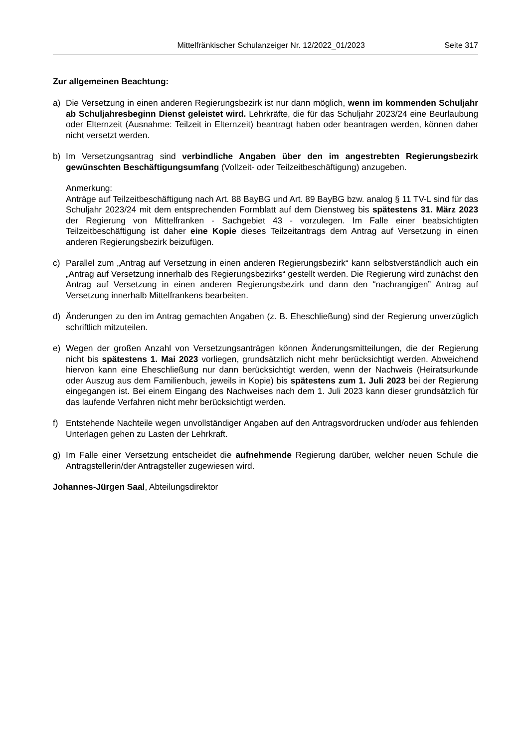Mittelfränkischer Schulanzeiger Nr. 12/2022_01/2023 Seite 317
Zur allgemeinen Beachtung:
a) Die Versetzung in einen anderen Regierungsbezirk ist nur dann möglich, wenn im kommenden Schuljahr ab Schuljahresbeginn Dienst geleistet wird. Lehrkräfte, die für das Schuljahr 2023/24 eine Beurlaubung oder Elternzeit (Ausnahme: Teilzeit in Elternzeit) beantragt haben oder beantragen werden, können daher nicht versetzt werden.
b) Im Versetzungsantrag sind verbindliche Angaben über den im angestrebten Regierungsbezirk gewünschten Beschäftigungsumfang (Vollzeit- oder Teilzeitbeschäftigung) anzugeben.
Anmerkung:
Anträge auf Teilzeitbeschäftigung nach Art. 88 BayBG und Art. 89 BayBG bzw. analog § 11 TV-L sind für das Schuljahr 2023/24 mit dem entsprechenden Formblatt auf dem Dienstweg bis spätestens 31. März 2023 der Regierung von Mittelfranken - Sachgebiet 43 - vorzulegen. Im Falle einer beabsichtigten Teilzeitbeschäftigung ist daher eine Kopie dieses Teilzeitantrags dem Antrag auf Versetzung in einen anderen Regierungsbezirk beizufügen.
c) Parallel zum „Antrag auf Versetzung in einen anderen Regierungsbezirk“ kann selbstverständlich auch ein „Antrag auf Versetzung innerhalb des Regierungsbezirks“ gestellt werden. Die Regierung wird zunächst den Antrag auf Versetzung in einen anderen Regierungsbezirk und dann den “nachrangigen” Antrag auf Versetzung innerhalb Mittelfrankens bearbeiten.
d) Änderungen zu den im Antrag gemachten Angaben (z. B. Eheschließung) sind der Regierung unverzüglich schriftlich mitzuteilen.
e) Wegen der großen Anzahl von Versetzungsanträgen können Änderungsmitteilungen, die der Regierung nicht bis spätestens 1. Mai 2023 vorliegen, grundsätzlich nicht mehr berücksichtigt werden. Abweichend hiervon kann eine Eheschließung nur dann berücksichtigt werden, wenn der Nachweis (Heiratsurkunde oder Auszug aus dem Familienbuch, jeweils in Kopie) bis spätestens zum 1. Juli 2023 bei der Regierung eingegangen ist. Bei einem Eingang des Nachweises nach dem 1. Juli 2023 kann dieser grundsätzlich für das laufende Verfahren nicht mehr berücksichtigt werden.
f) Entstehende Nachteile wegen unvollständiger Angaben auf den Antragsvordrucken und/oder aus fehlenden Unterlagen gehen zu Lasten der Lehrkraft.
g) Im Falle einer Versetzung entscheidet die aufnehmende Regierung darüber, welcher neuen Schule die Antragstellerin/der Antragsteller zugewiesen wird.
Johannes-Jürgen Saal, Abteilungsdirektor